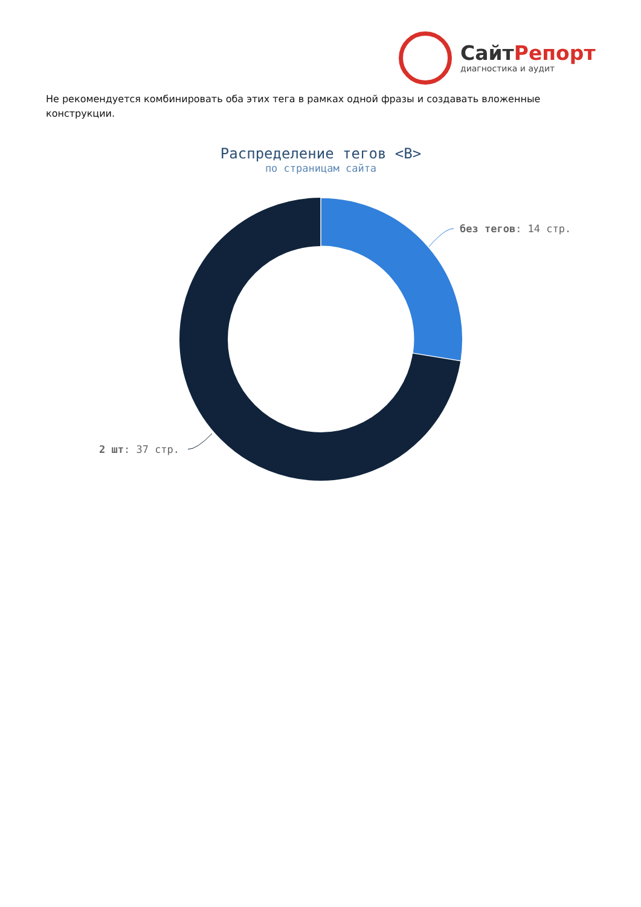СайтРепорт
диагностика и аудит
Не рекомендуется комбинировать оба этих тега в рамках одной фразы и создавать вложенные конструкции.
Распределение тегов <B>
по страницам сайта
без тегов: 14 стр.
2 шт: 37 стр.